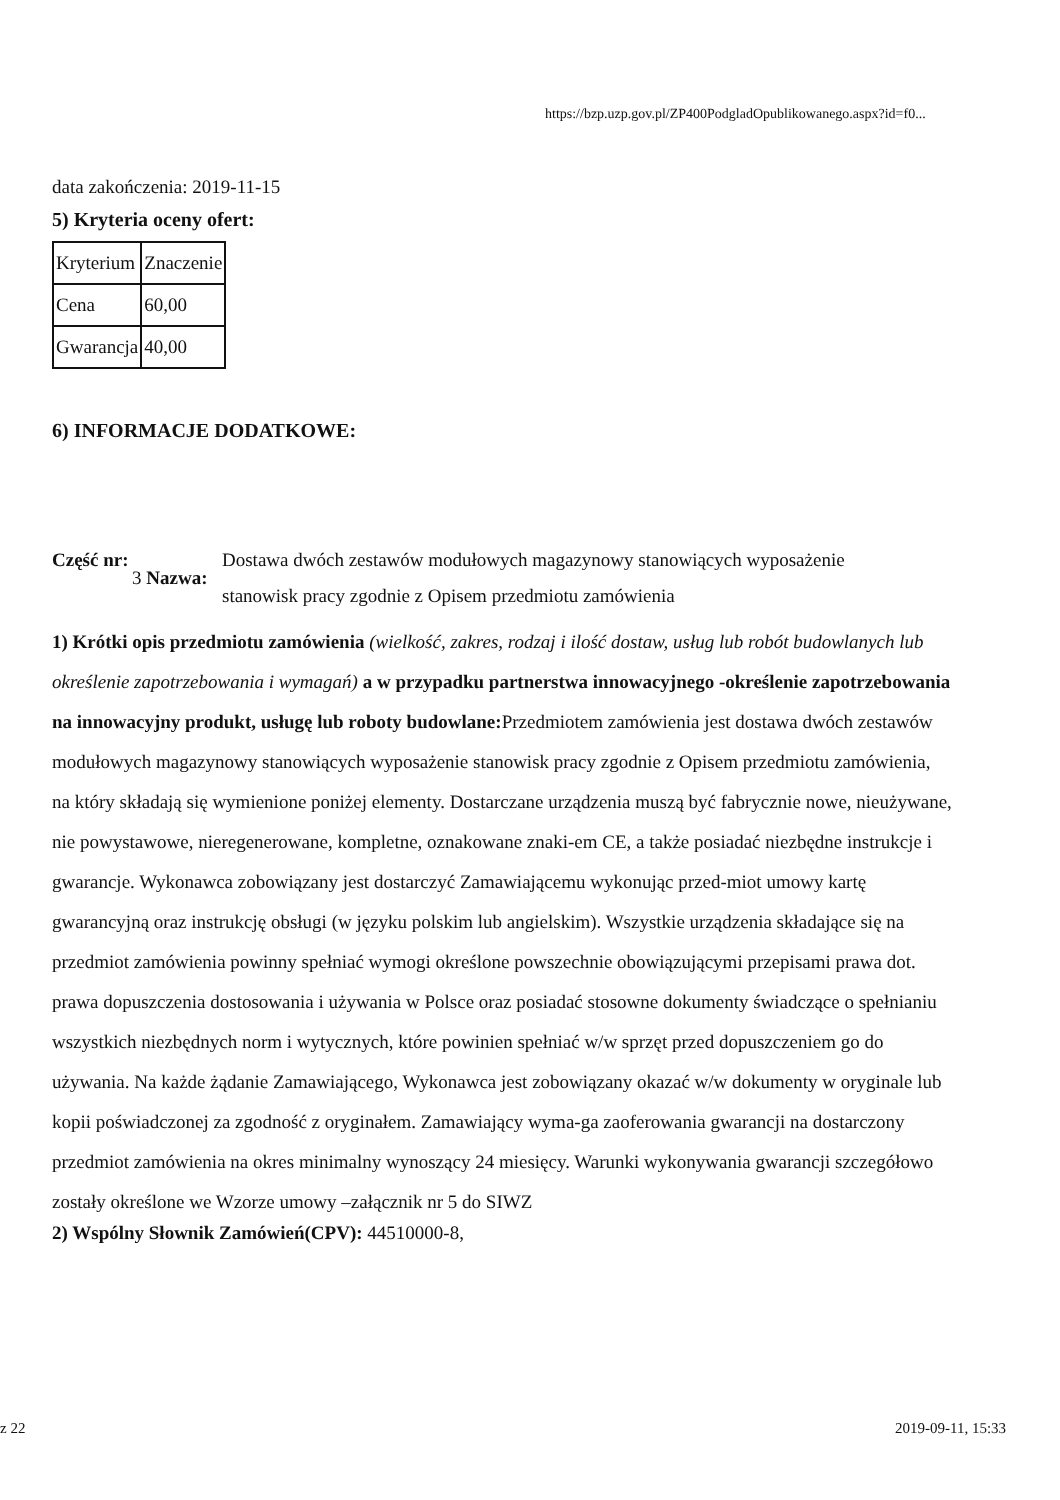https://bzp.uzp.gov.pl/ZP400PodgladOpublikowanego.aspx?id=f0...
data zakończenia: 2019-11-15
5) Kryteria oceny ofert:
| Kryterium | Znaczenie |
| Cena | 60,00 |
| Gwarancja | 40,00 |
6) INFORMACJE DODATKOWE:
Część nr:
3 Nazwa:
Dostawa dwóch zestawów modułowych magazynowy stanowiących wyposażenie stanowisk pracy zgodnie z Opisem przedmiotu zamówienia
1) Krótki opis przedmiotu zamówienia (wielkość, zakres, rodzaj i ilość dostaw, usług lub robót budowlanych lub określenie zapotrzebowania i wymagań) a w przypadku partnerstwa innowacyjnego -określenie zapotrzebowania na innowacyjny produkt, usługę lub roboty budowlane: Przedmiotem zamówienia jest dostawa dwóch zestawów modułowych magazynowy stanowiących wyposażenie stanowisk pracy zgodnie z Opisem przedmiotu zamówienia, na który składają się wymienione poniżej elementy. Dostarczane urządzenia muszą być fabrycznie nowe, nieużywane, nie powystawowe, nieregenerowane, kompletne, oznakowane znaki-em CE, a także posiadać niezbędne instrukcje i gwarancje. Wykonawca zobowiązany jest dostarczyć Zamawiającemu wykonując przed-miot umowy kartę gwarancyjną oraz instrukcję obsługi (w języku polskim lub angielskim). Wszystkie urządzenia składające się na przedmiot zamówienia powinny spełniać wymogi określone powszechnie obowiązującymi przepisami prawa dot. prawa dopuszczenia dostosowania i używania w Polsce oraz posiadać stosowne dokumenty świadczące o spełnianiu wszystkich niezbędnych norm i wytycznych, które powinien spełniać w/w sprzęt przed dopuszczeniem go do używania. Na każde żądanie Zamawiającego, Wykonawca jest zobowiązany okazać w/w dokumenty w oryginale lub kopii poświadczonej za zgodność z oryginałem. Zamawiający wyma-ga zaoferowania gwarancji na dostarczony przedmiot zamówienia na okres minimalny wynoszący 24 miesięcy. Warunki wykonywania gwarancji szczegółowo zostały określone we Wzorze umowy –załącznik nr 5 do SIWZ
2) Wspólny Słownik Zamówień(CPV): 44510000-8,
z 22 2019-09-11, 15:33